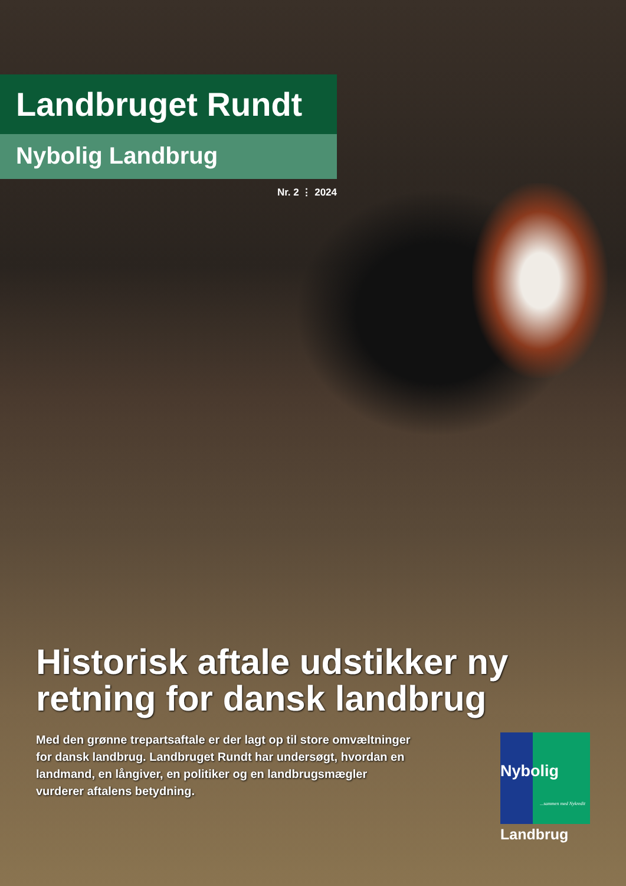Landbruget Rundt
Nybolig Landbrug
Nr. 2 ⋮ 2024
Historisk aftale udstikker ny retning for dansk landbrug
Med den grønne trepartsaftale er der lagt op til store omvæltninger for dansk landbrug. Landbruget Rundt har undersøgt, hvordan en landmand, en långiver, en politiker og en landbrugsmægler vurderer aftalens betydning.
Nybolig...sammen med Nykredit
Landbrug